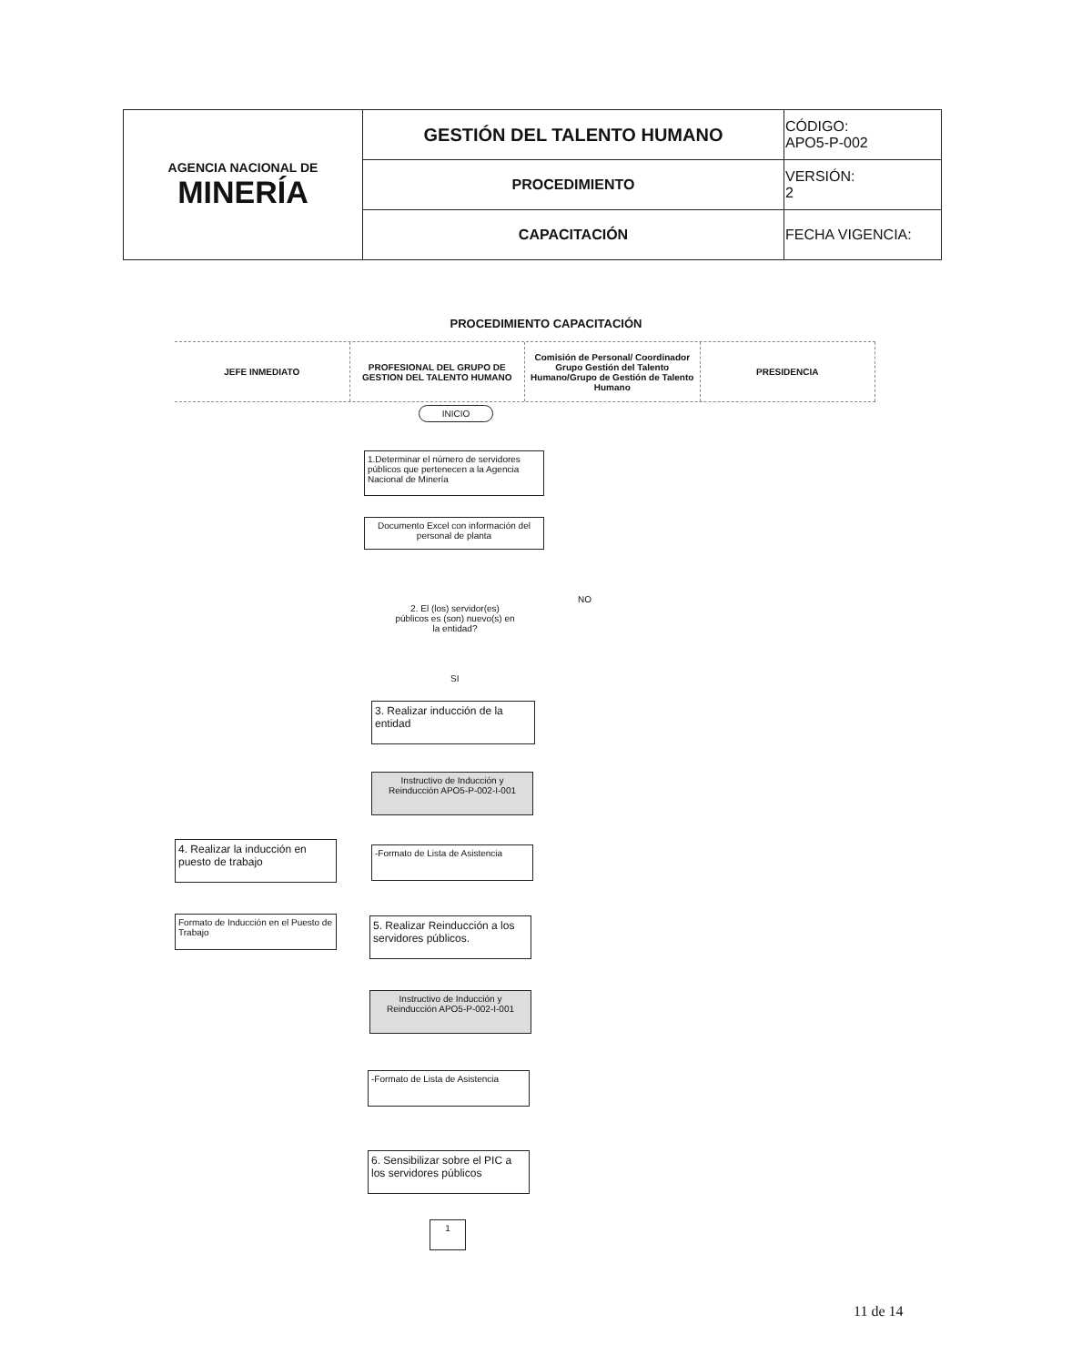| AGENCIA NACIONAL DE MINERÍA | GESTIÓN DEL TALENTO HUMANO | CÓDIGO: APO5-P-002 |
| | PROCEDIMIENTO | VERSIÓN: 2 |
| | CAPACITACIÓN | FECHA VIGENCIA: |
PROCEDIMIENTO CAPACITACIÓN
JEFE INMEDIATO PROFESIONAL DEL GRUPO DE GESTION DEL TALENTO HUMANO
Comisión de Personal/ Coordinador Grupo Gestión del Talento Humano/Grupo de Gestión de Talento Humano
PRESIDENCIA
INICIO
1.Determinar el número de servidores públicos que pertenecen a la Agencia Nacional de Minería
Documento Excel con información del personal de planta
2. El (los) servidor(es) públicos es (son) nuevo(s) en la entidad?
NO
SI
3. Realizar inducción de la entidad
Instructivo de Inducción y Reinducción APO5-P-002-I-001
4. Realizar la inducción en puesto de trabajo
-Formato de Lista de Asistencia
Formato de Inducción en el Puesto de Trabajo
5. Realizar Reinducción a los servidores públicos.
Instructivo de Inducción y Reinducción APO5-P-002-I-001
-Formato de Lista de Asistencia
6. Sensibilizar sobre el PIC a los servidores públicos
1
11 de 14